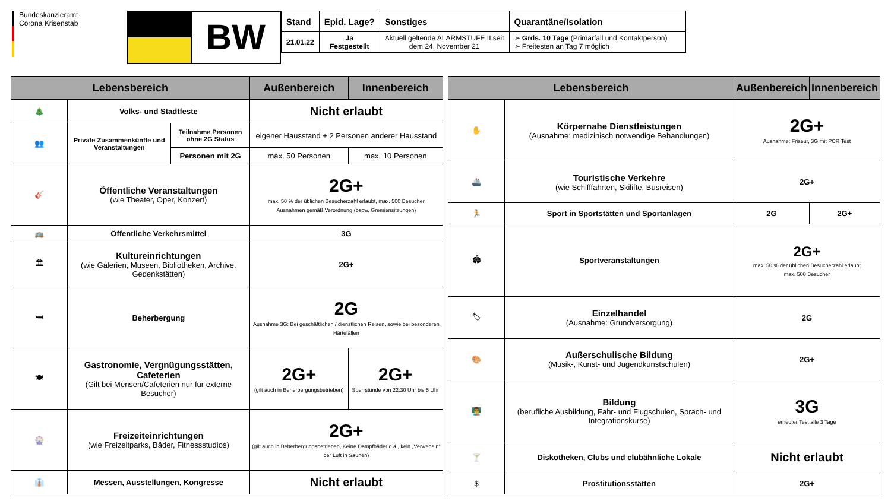Bundeskanzleramt
Corona Krisenstab
BW
| Stand | Epid. Lage? | Sonstiges | Quarantäne/Isolation |
| --- | --- | --- | --- |
| 21.01.22 | Ja Festgestellt | Aktuell geltende ALARMSTUFE II seit dem 24. November 21 | ➢ Grds. 10 Tage (Primärfall und Kontaktperson) ➢ Freitesten an Tag 7 möglich |
| Lebensbereich | | | Außenbereich | Innenbereich |
| --- | --- | --- | --- | --- |
| 🎄 | Volks- und Stadtfeste | | Nicht erlaubt | |
| 👥 | Private Zusammenkünfte und Veranstaltungen | Teilnahme Personen ohne 2G Status | eigener Hausstand + 2 Personen anderer Hausstand | |
| | | Personen mit 2G | max. 50 Personen | max. 10 Personen |
| 🎸 | Öffentliche Veranstaltungen (wie Theater, Oper, Konzert) | | 2G+ max. 50 % der üblichen Besucherzahl erlaubt, max. 500 Besucher Ausnahmen gemäß Verordnung (bspw. Gremiensitzungen) | |
| 🚌 | Öffentliche Verkehrsmittel | | 3G | |
| 🏛 | Kultureinrichtungen (wie Galerien, Museen, Bibliotheken, Archive, Gedenkstätten) | | 2G+ | |
| 🛏 | Beherbergung | | 2G Ausnahme 3G: Bei geschäftlichen / dienstlichen Reisen, sowie bei besonderen Härtefällen | |
| 🍽 | Gastronomie, Vergnügungsstätten, Cafeterien (Gilt bei Mensen/Cafeterien nur für externe Besucher) | | 2G+ (gilt auch in Beherbergungsbetrieben) | 2G+ Sperrstunde von 22:30 Uhr bis 5 Uhr |
| 🎡 | Freizeiteinrichtungen (wie Freizeitparks, Bäder, Fitnessstudios) | | 2G+ (gilt auch in Beherbergungsbetrieben, Keine Dampfbäder o.ä., kein „Verwedeln“ der Luft in Saunen) | |
| 👔 | Messen, Ausstellungen, Kongresse | | Nicht erlaubt | |
| Lebensbereich | | Außenbereich | Innenbereich |
| --- | --- | --- | --- |
| ✋ | Körpernahe Dienstleistungen (Ausnahme: medizinisch notwendige Behandlungen) | 2G+ Ausnahme: Friseur, 3G mit PCR Test | |
| 🚢 | Touristische Verkehre (wie Schifffahrten, Skilifte, Busreisen) | 2G+ | |
| 🏃 | Sport in Sportstätten und Sportanlagen | 2G | 2G+ |
| 🏟 | Sportveranstaltungen | 2G+ max. 50 % der üblichen Besucherzahl erlaubt max. 500 Besucher | |
| 🏷 | Einzelhandel (Ausnahme: Grundversorgung) | 2G | |
| 🎨 | Außerschulische Bildung (Musik-, Kunst- und Jugendkunstschulen) | 2G+ | |
| 👨‍🏫 | Bildung (berufliche Ausbildung, Fahr- und Flugschulen, Sprach- und Integrationskurse) | 3G erneuter Test alle 3 Tage | |
| 🍸 | Diskotheken, Clubs und clubähnliche Lokale | Nicht erlaubt | |
| $ | Prostitutionsstätten | 2G+ | |